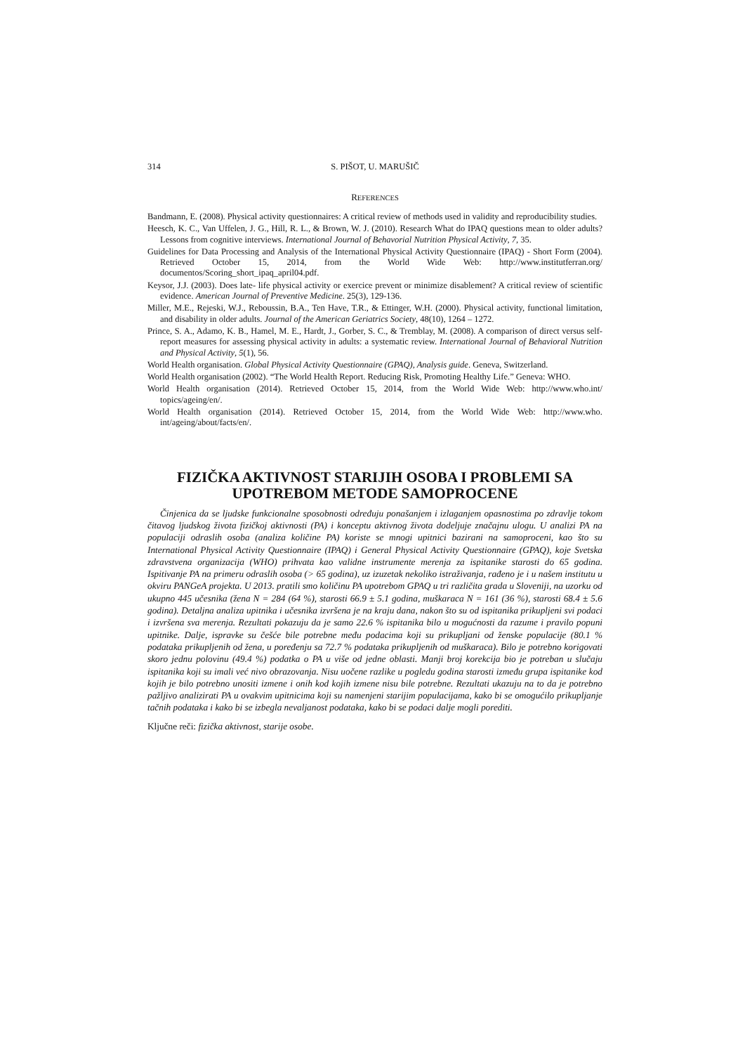314 S. PIŠOT, U. MARUŠIČ
REFERENCES
Bandmann, E. (2008). Physical activity questionnaires: A critical review of methods used in validity and reproducibility studies.
Heesch, K. C., Van Uffelen, J. G., Hill, R. L., & Brown, W. J. (2010). Research What do IPAQ questions mean to older adults? Lessons from cognitive interviews. International Journal of Behavorial Nutrition Physical Activity, 7, 35.
Guidelines for Data Processing and Analysis of the International Physical Activity Questionnaire (IPAQ) - Short Form (2004). Retrieved October 15, 2014, from the World Wide Web: http://www.institutferran.org/ documentos/Scoring_short_ipaq_april04.pdf.
Keysor, J.J. (2003). Does late- life physical activity or exercice prevent or minimize disablement? A critical review of scientific evidence. American Journal of Preventive Medicine. 25(3), 129-136.
Miller, M.E., Rejeski, W.J., Reboussin, B.A., Ten Have, T.R., & Ettinger, W.H. (2000). Physical activity, functional limitation, and disability in older adults. Journal of the American Geriatrics Society, 48(10), 1264 – 1272.
Prince, S. A., Adamo, K. B., Hamel, M. E., Hardt, J., Gorber, S. C., & Tremblay, M. (2008). A comparison of direct versus self-report measures for assessing physical activity in adults: a systematic review. International Journal of Behavioral Nutrition and Physical Activity, 5(1), 56.
World Health organisation. Global Physical Activity Questionnaire (GPAQ), Analysis guide. Geneva, Switzerland.
World Health organisation (2002). “The World Health Report. Reducing Risk, Promoting Healthy Life.” Geneva: WHO.
World Health organisation (2014). Retrieved October 15, 2014, from the World Wide Web: http://www.who.int/ topics/ageing/en/.
World Health organisation (2014). Retrieved October 15, 2014, from the World Wide Web: http://www.who. int/ageing/about/facts/en/.
FIZIČKA AKTIVNOST STARIJIH OSOBA I PROBLEMI SA UPOTREBOM METODE SAMOPROCENE
Činjenica da se ljudske funkcionalne sposobnosti određuju ponašanjem i izlaganjem opasnostima po zdravlje tokom čitavog ljudskog života fizičkoj aktivnosti (PA) i konceptu aktivnog života dodeljuje značajnu ulogu. U analizi PA na populaciji odraslih osoba (analiza količine PA) koriste se mnogi upitnici bazirani na samoproceni, kao što su International Physical Activity Questionnaire (IPAQ) i General Physical Activity Questionnaire (GPAQ), koje Svetska zdravstvena organizacija (WHO) prihvata kao validne instrumente merenja za ispitanike starosti do 65 godina. Ispitivanje PA na primeru odraslih osoba (> 65 godina), uz izuzetak nekoliko istraživanja, rađeno je i u našem institutu u okviru PANGeA projekta. U 2013. pratili smo količinu PA upotrebom GPAQ u tri različita grada u Sloveniji, na uzorku od ukupno 445 učesnika (žena N = 284 (64 %), starosti 66.9 ± 5.1 godina, muškaraca N = 161 (36 %), starosti 68.4 ± 5.6 godina). Detaljna analiza upitnika i učesnika izvršena je na kraju dana, nakon što su od ispitanika prikupljeni svi podaci i izvršena sva merenja. Rezultati pokazuju da je samo 22.6 % ispitanika bilo u mogućnosti da razume i pravilo popuni upitnike. Dalje, ispravke su češće bile potrebne među podacima koji su prikupljani od ženske populacije (80.1 % podataka prikupljenih od žena, u poređenju sa 72.7 % podataka prikupljenih od muškaraca). Bilo je potrebno korigovati skoro jednu polovinu (49.4 %) podatka o PA u više od jedne oblasti. Manji broj korekcija bio je potreban u slučaju ispitanika koji su imali već nivo obrazovanja. Nisu uočene razlike u pogledu godina starosti između grupa ispitanike kod kojih je bilo potrebno unositi izmene i onih kod kojih izmene nisu bile potrebne. Rezultati ukazuju na to da je potrebno pažljivo analizirati PA u ovakvim upitnicima koji su namenjeni starijim populacijama, kako bi se omogućilo prikupljanje tačnih podataka i kako bi se izbegla nevaljanost podataka, kako bi se podaci dalje mogli porediti.
Ključne reči: fizička aktivnost, starije osobe.